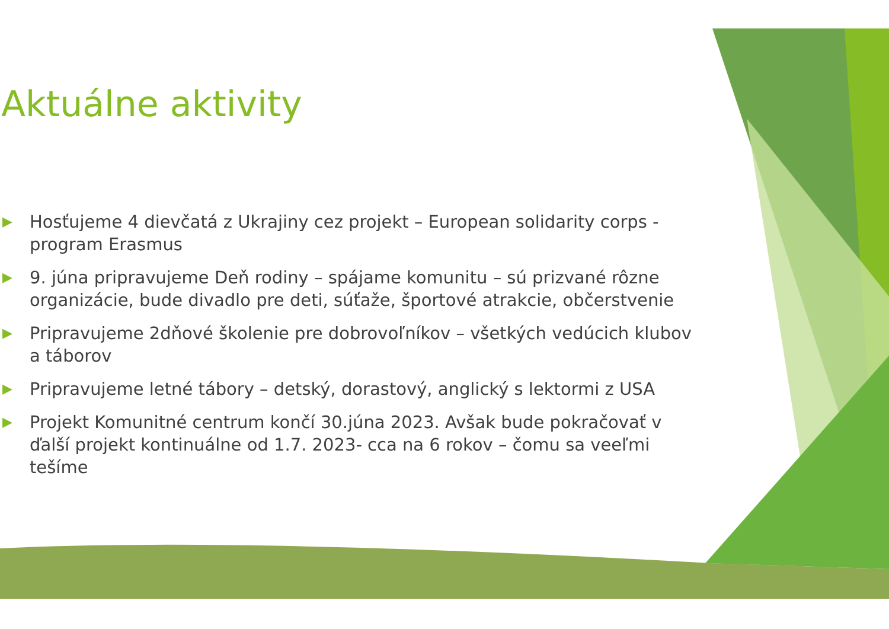Aktuálne aktivity
▶ Hosťujeme 4 dievčatá z Ukrajiny cez projekt – European solidarity corps - program Erasmus
▶ 9. júna pripravujeme Deň rodiny – spájame komunitu – sú prizvané rôzne organizácie, bude divadlo pre deti, súťaže, športové atrakcie, občerstvenie
▶ Pripravujeme 2dňové školenie pre dobrovoľníkov – všetkých vedúcich klubov a táborov
▶ Pripravujeme letné tábory – detský, dorastový, anglický s lektormi z USA
▶ Projekt Komunitné centrum končí 30.júna 2023. Avšak bude pokračovať v ďalší projekt kontinuálne od 1.7. 2023- cca na 6 rokov – čomu sa veeľmi tešíme